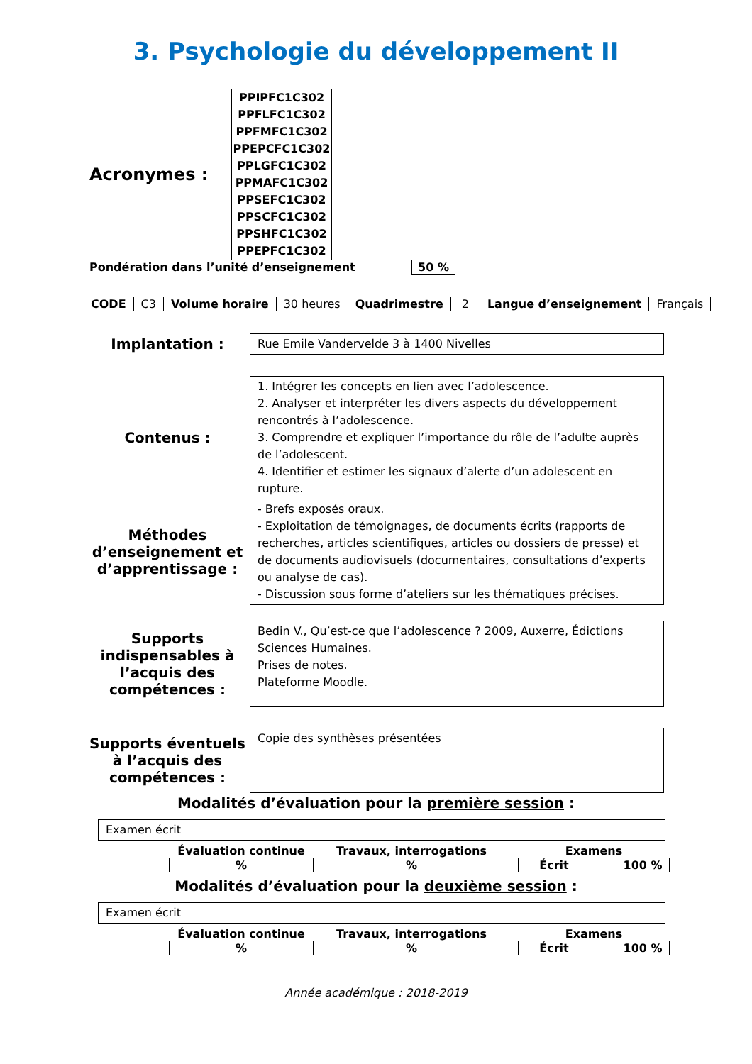3. Psychologie du développement II
Acronymes :
PPIPFC1C302
PPFLFC1C302
PPFMFC1C302
PPEPCFC1C302
PPLGFC1C302
PPMAFC1C302
PPSEFC1C302
PPSCFC1C302
PPSHFC1C302
PPEPFC1C302
Pondération dans l’unité d’enseignement 50 %
CODE C3 Volume horaire 30 heures Quadrimestre 2 Langue d’enseignement Français
Implantation :
Rue Emile Vandervelde 3 à 1400 Nivelles
Contenus :
1. Intégrer les concepts en lien avec l’adolescence.
2. Analyser et interpréter les divers aspects du développement rencontrés à l’adolescence.
3. Comprendre et expliquer l’importance du rôle de l’adulte auprès de l’adolescent.
4. Identifier et estimer les signaux d’alerte d’un adolescent en rupture.
Méthodes d’enseignement et d’apprentissage :
- Brefs exposés oraux.
- Exploitation de témoignages, de documents écrits (rapports de recherches, articles scientifiques, articles ou dossiers de presse) et de documents audiovisuels (documentaires, consultations d’experts ou analyse de cas).
- Discussion sous forme d’ateliers sur les thématiques précises.
Supports indispensables à l’acquis des compétences :
Bedin V., Qu’est-ce que l’adolescence ? 2009, Auxerre, Édictions Sciences Humaines.
Prises de notes.
Plateforme Moodle.
Supports éventuels à l’acquis des compétences :
Copie des synthèses présentées
Modalités d’évaluation pour la première session :
Examen écrit
Évaluation continue
%
Travaux, interrogations
%
Examens
Écrit 100 %
Modalités d’évaluation pour la deuxième session :
Examen écrit
Évaluation continue
%
Travaux, interrogations
%
Examens
Écrit 100 %
Année académique : 2018-2019